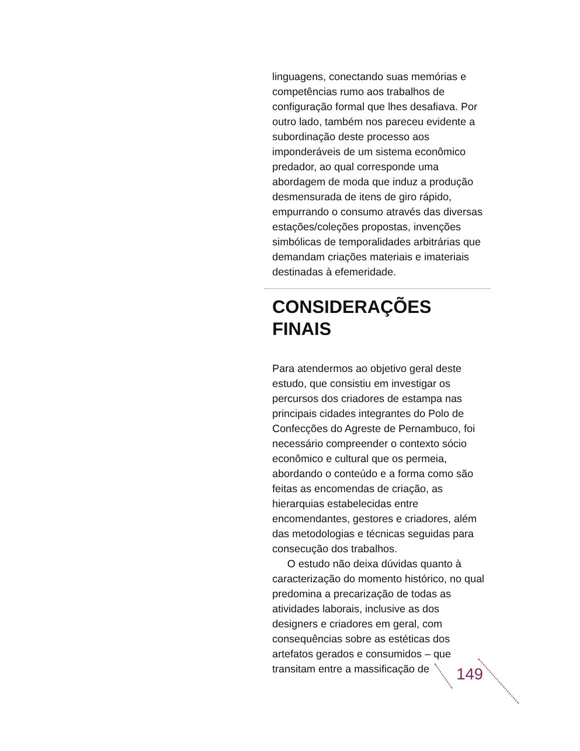linguagens, conectando suas memórias e competências rumo aos trabalhos de configuração formal que lhes desafiava. Por outro lado, também nos pareceu evidente a subordinação deste processo aos imponderáveis de um sistema econômico predador, ao qual corresponde uma abordagem de moda que induz a produção desmensurada de itens de giro rápido, empurrando o consumo através das diversas estações/coleções propostas, invenções simbólicas de temporalidades arbitrárias que demandam criações materiais e imateriais destinadas à efemeridade.
CONSIDERAÇÕES
FINAIS
Para atendermos ao objetivo geral deste estudo, que consistiu em investigar os percursos dos criadores de estampa nas principais cidades integrantes do Polo de Confecções do Agreste de Pernambuco, foi necessário compreender o contexto sócio econômico e cultural que os permeia, abordando o conteúdo e a forma como são feitas as encomendas de criação, as hierarquias estabelecidas entre encomendantes, gestores e criadores, além das metodologias e técnicas seguidas para consecução dos trabalhos.
O estudo não deixa dúvidas quanto à caracterização do momento histórico, no qual predomina a precarização de todas as atividades laborais, inclusive as dos designers e criadores em geral, com consequências sobre as estéticas dos artefatos gerados e consumidos – que transitam entre a massificação de
149